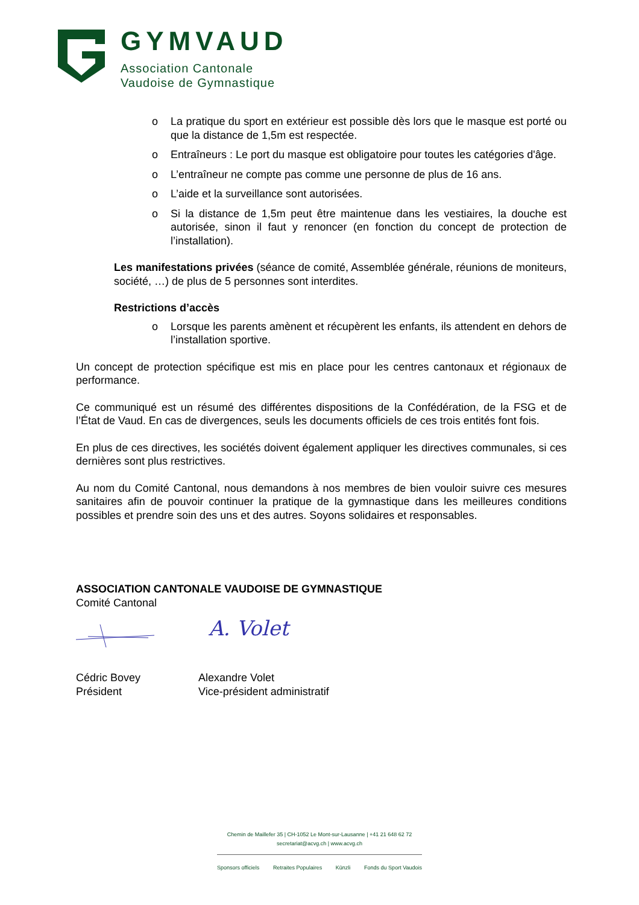GYMVAUD
Association Cantonale
Vaudoise de Gymnastique
o La pratique du sport en extérieur est possible dès lors que le masque est porté ou que la distance de 1,5m est respectée.
o Entraîneurs : Le port du masque est obligatoire pour toutes les catégories d'âge.
o L’entraîneur ne compte pas comme une personne de plus de 16 ans.
o L’aide et la surveillance sont autorisées.
o Si la distance de 1,5m peut être maintenue dans les vestiaires, la douche est autorisée, sinon il faut y renoncer (en fonction du concept de protection de l’installation).
Les manifestations privées (séance de comité, Assemblée générale, réunions de moniteurs, société, …) de plus de 5 personnes sont interdites.
Restrictions d’accès
o Lorsque les parents amènent et récupèrent les enfants, ils attendent en dehors de l’installation sportive.
Un concept de protection spécifique est mis en place pour les centres cantonaux et régionaux de performance.
Ce communiqué est un résumé des différentes dispositions de la Confédération, de la FSG et de l’État de Vaud. En cas de divergences, seuls les documents officiels de ces trois entités font fois.
En plus de ces directives, les sociétés doivent également appliquer les directives communales, si ces dernières sont plus restrictives.
Au nom du Comité Cantonal, nous demandons à nos membres de bien vouloir suivre ces mesures sanitaires afin de pouvoir continuer la pratique de la gymnastique dans les meilleures conditions possibles et prendre soin des uns et des autres. Soyons solidaires et responsables.
ASSOCIATION CANTONALE VAUDOISE DE GYMNASTIQUE
Comité Cantonal
A. Volet
Cédric Bovey
Président
Alexandre Volet
Vice-président administratif
Chemin de Maillefer 35 | CH-1052 Le Mont-sur-Lausanne | +41 21 648 62 72
secretariat@acvg.ch | www.acvg.ch
Sponsors officiels Retraites Populaires Künzli Fonds du Sport Vaudois